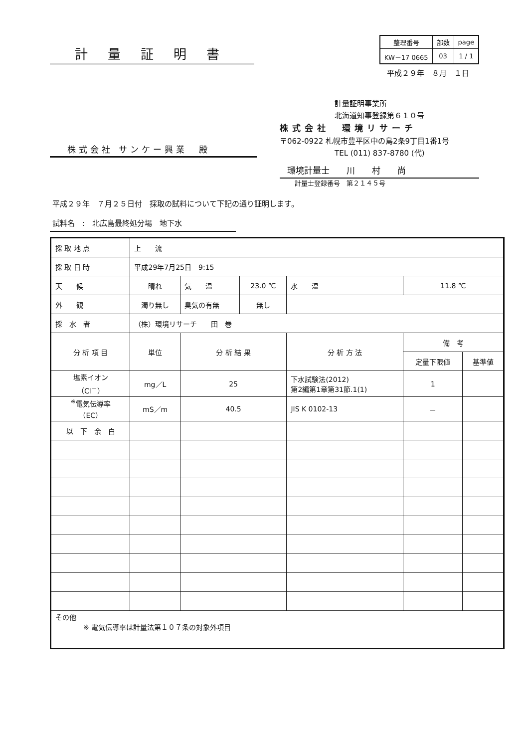計量証明書
| 整理番号 | 部数 | page |
| KW－17 0665 | 03 | 1 / 1 |
平成２９年　８月　１日
株式会社 サンケー興業　殿
計量証明事業所
北海道知事登録第６１０号
株式会社　環境リサーチ
〒062-0922 札幌市豊平区中の島2条9丁目1番1号
TEL (011) 837-8780 (代)
環境計量士　　川　　村　　尚
計量士登録番号　第２１４５号
平成２９年　７月２５日付　採取の試料について下記の通り証明します。
試料名　:　北広島最終処分場　地下水
| 採 取 地 点 | 上 流 | | | | | |
| 採 取 日 時 | 平成29年7月25日 9:15 | | | | | |
| 天 候 | 晴れ | 気 温 | 23.0 ℃ | 水 温 | 11.8 ℃ | |
| 外 観 | 濁り無し | 臭気の有無 | 無し | | | |
| 採 水 者 | （株）環境リサーチ 田 巻 | | | | | |
| 分 析 項 目 | 単位 | 分 析 結 果 | | 分 析 方 法 | 備 考 | |
| | | | | | 定量下限値 | 基準値 |
| 塩素イオン （Cl<sup>－</sup>） | mg／L | 25 | | 下水試験法(2012) 第2編第1章第31節.1(1) | 1 | |
| <sup>※</sup>電気伝導率 （EC） | mS／m | 40.5 | | JIS K 0102-13 | － | |
| 以 下 余 白 | | | | | | |
| その他 ※ 電気伝導率は計量法第１０７条の対象外項目 | | | | | | |